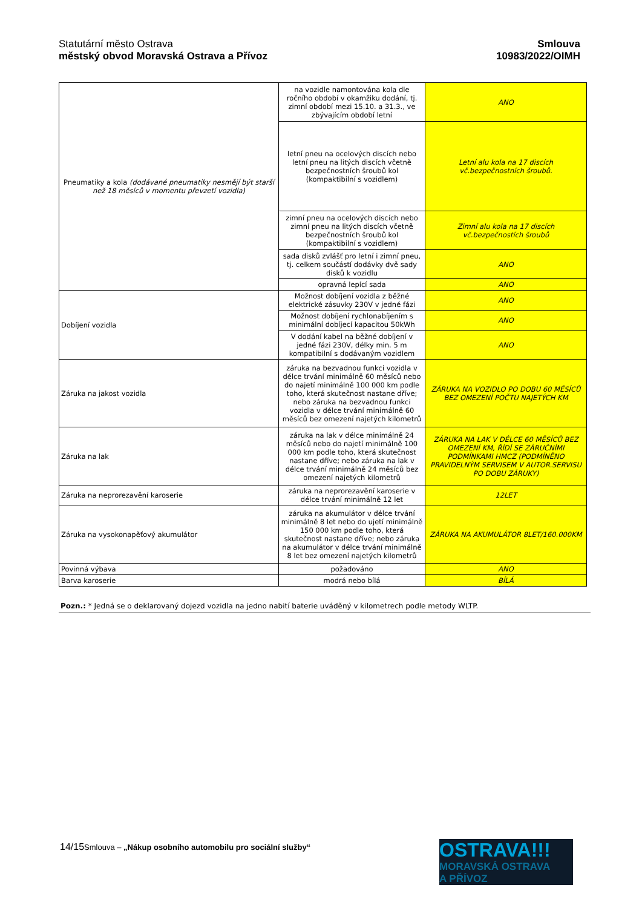Statutární město Ostrava
městský obvod Moravská Ostrava a Přívoz
Smlouva
10983/2022/OIMH
| Pneumatiky a kola (dodávané pneumatiky nesmějí být starší než 18 měsíců v momentu převzetí vozidla) | na vozidle namontována kola dle ročního období v okamžiku dodání, tj. zimní období mezi 15.10. a 31.3., ve zbývajícím období letní | ANO |
| | letní pneu na ocelových discích nebo letní pneu na litých discích včetně bezpečnostních šroubů kol (kompaktibilní s vozidlem) | Letní alu kola na 17 discích vč.bezpečnostních šroubů. |
| | zimní pneu na ocelových discích nebo zimní pneu na litých discích včetně bezpečnostních šroubů kol (kompaktibilní s vozidlem) | Zimní alu kola na 17 discích vč.bezpečnostích šroubů |
| | sada disků zvlášť pro letní i zimní pneu, tj. celkem součástí dodávky dvě sady disků k vozidlu | ANO |
| | opravná lepící sada | ANO |
| Dobíjení vozidla | Možnost dobíjení vozidla z běžné elektrické zásuvky 230V v jedné fázi | ANO |
| | Možnost dobíjení rychlonabíjením s minimální dobíjecí kapacitou 50kWh | ANO |
| | V dodání kabel na běžné dobíjení v jedné fázi 230V, délky min. 5 m kompatibilní s dodávaným vozidlem | ANO |
| Záruka na jakost vozidla | záruka na bezvadnou funkci vozidla v délce trvání minimálně 60 měsíců nebo do najetí minimálně 100 000 km podle toho, která skutečnost nastane dříve; nebo záruka na bezvadnou funkci vozidla v délce trvání minimálně 60 měsíců bez omezení najetých kilometrů | ZÁRUKA NA VOZIDLO PO DOBU 60 MĚSÍCŮ BEZ OMEZENÍ POČTU NAJETÝCH KM |
| Záruka na lak | záruka na lak v délce minimálně 24 měsíců nebo do najetí minimálně 100 000 km podle toho, která skutečnost nastane dříve; nebo záruka na lak v délce trvání minimálně 24 měsíců bez omezení najetých kilometrů | ZÁRUKA NA LAK V DÉLCE 60 MĚSÍCŮ BEZ OMEZENÍ KM, ŘÍDÍ SE ZÁRUČNÍMI PODMÍNKAMI HMCZ (PODMÍNĚNO PRAVIDELNÝM SERVISEM V AUTOR.SERVISU PO DOBU ZÁRUKY) |
| Záruka na neprorezavění karoserie | záruka na neprorezavění karoserie v délce trvání minimálně 12 let | 12LET |
| Záruka na vysokonapěťový akumulátor | záruka na akumulátor v délce trvání minimálně 8 let nebo do ujetí minimálně 150 000 km podle toho, která skutečnost nastane dříve; nebo záruka na akumulátor v délce trvání minimálně 8 let bez omezení najetých kilometrů | ZÁRUKA NA AKUMULÁTOR 8LET/160.000KM |
| Povinná výbava | požadováno | ANO |
| Barva karoserie | modrá nebo bílá | BÍLÁ |
Pozn.: * Jedná se o deklarovaný dojezd vozidla na jedno nabití baterie uváděný v kilometrech podle metody WLTP.
14/15 Smlouva – „Nákup osobního automobilu pro sociální služby“
OSTRAVA!!!
MORAVSKÁ OSTRAVA
A PŘÍVOZ